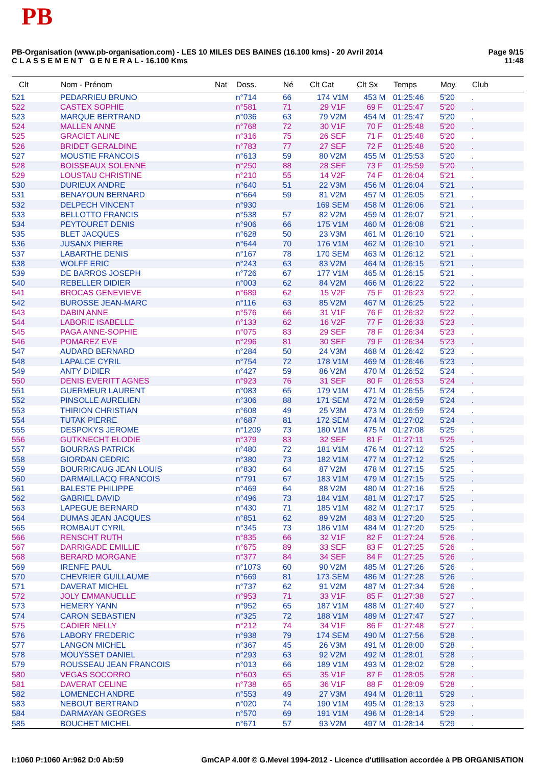PB
Page 9/15
11:48
PB-Organisation (www.pb-organisation.com) - LES 10 MILES DES BAINES (16.100 kms) - 20 Avril 2014
C L A S S E M E N T G E N E R A L - 16.100 Kms
| Clt | Nom - Prénom | Nat | Doss. | Né | Clt Cat | Clt Sx | Temps | Moy. | Club |
| --- | --- | --- | --- | --- | --- | --- | --- | --- | --- |
| 521 | PEDARRIEU BRUNO | | n°714 | 66 | 174 V1M | 453 M | 01:25:46 | 5'20 | . |
| 522 | CASTEX SOPHIE | | n°581 | 71 | 29 V1F | 69 F | 01:25:47 | 5'20 | . |
| 523 | MARQUE BERTRAND | | n°036 | 63 | 79 V2M | 454 M | 01:25:47 | 5'20 | . |
| 524 | MALLEN ANNE | | n°768 | 72 | 30 V1F | 70 F | 01:25:48 | 5'20 | . |
| 525 | GRACIET ALINE | | n°316 | 75 | 26 SEF | 71 F | 01:25:48 | 5'20 | . |
| 526 | BRIDET GERALDINE | | n°783 | 77 | 27 SEF | 72 F | 01:25:48 | 5'20 | . |
| 527 | MOUSTIE FRANCOIS | | n°613 | 59 | 80 V2M | 455 M | 01:25:53 | 5'20 | . |
| 528 | BOISSEAUX SOLENNE | | n°250 | 88 | 28 SEF | 73 F | 01:25:59 | 5'20 | . |
| 529 | LOUSTAU CHRISTINE | | n°210 | 55 | 14 V2F | 74 F | 01:26:04 | 5'21 | . |
| 530 | DURIEUX ANDRE | | n°640 | 51 | 22 V3M | 456 M | 01:26:04 | 5'21 | . |
| 531 | BENAYOUN BERNARD | | n°664 | 59 | 81 V2M | 457 M | 01:26:05 | 5'21 | . |
| 532 | DELPECH VINCENT | | n°930 | | 169 SEM | 458 M | 01:26:06 | 5'21 | . |
| 533 | BELLOTTO FRANCIS | | n°538 | 57 | 82 V2M | 459 M | 01:26:07 | 5'21 | . |
| 534 | PEYTOURET DENIS | | n°906 | 66 | 175 V1M | 460 M | 01:26:08 | 5'21 | . |
| 535 | BLET JACQUES | | n°628 | 50 | 23 V3M | 461 M | 01:26:10 | 5'21 | . |
| 536 | JUSANX PIERRE | | n°644 | 70 | 176 V1M | 462 M | 01:26:10 | 5'21 | . |
| 537 | LABARTHE DENIS | | n°167 | 78 | 170 SEM | 463 M | 01:26:12 | 5'21 | . |
| 538 | WOLFF ERIC | | n°243 | 63 | 83 V2M | 464 M | 01:26:15 | 5'21 | . |
| 539 | DE BARROS JOSEPH | | n°726 | 67 | 177 V1M | 465 M | 01:26:15 | 5'21 | . |
| 540 | REBELLER DIDIER | | n°003 | 62 | 84 V2M | 466 M | 01:26:22 | 5'22 | . |
| 541 | BROCAS GENEVIEVE | | n°689 | 62 | 15 V2F | 75 F | 01:26:23 | 5'22 | . |
| 542 | BUROSSE JEAN-MARC | | n°116 | 63 | 85 V2M | 467 M | 01:26:25 | 5'22 | . |
| 543 | DABIN ANNE | | n°576 | 66 | 31 V1F | 76 F | 01:26:32 | 5'22 | . |
| 544 | LABORIE ISABELLE | | n°133 | 62 | 16 V2F | 77 F | 01:26:33 | 5'23 | . |
| 545 | PAGA ANNE-SOPHIE | | n°075 | 83 | 29 SEF | 78 F | 01:26:34 | 5'23 | . |
| 546 | POMAREZ EVE | | n°296 | 81 | 30 SEF | 79 F | 01:26:34 | 5'23 | . |
| 547 | AUDARD BERNARD | | n°284 | 50 | 24 V3M | 468 M | 01:26:42 | 5'23 | . |
| 548 | LAPALCE CYRIL | | n°754 | 72 | 178 V1M | 469 M | 01:26:46 | 5'23 | . |
| 549 | ANTY DIDIER | | n°427 | 59 | 86 V2M | 470 M | 01:26:52 | 5'24 | . |
| 550 | DENIS EVERITT AGNES | | n°923 | 76 | 31 SEF | 80 F | 01:26:53 | 5'24 | . |
| 551 | GUERMEUR LAURENT | | n°083 | 65 | 179 V1M | 471 M | 01:26:55 | 5'24 | . |
| 552 | PINSOLLE AURELIEN | | n°306 | 88 | 171 SEM | 472 M | 01:26:59 | 5'24 | . |
| 553 | THIRION CHRISTIAN | | n°608 | 49 | 25 V3M | 473 M | 01:26:59 | 5'24 | . |
| 554 | TUTAK PIERRE | | n°687 | 81 | 172 SEM | 474 M | 01:27:02 | 5'24 | . |
| 555 | DESPOKYS JEROME | | n°1209 | 73 | 180 V1M | 475 M | 01:27:08 | 5'25 | . |
| 556 | GUTKNECHT ELODIE | | n°379 | 83 | 32 SEF | 81 F | 01:27:11 | 5'25 | . |
| 557 | BOURRAS PATRICK | | n°480 | 72 | 181 V1M | 476 M | 01:27:12 | 5'25 | . |
| 558 | GIORDAN CEDRIC | | n°380 | 73 | 182 V1M | 477 M | 01:27:12 | 5'25 | . |
| 559 | BOURRICAUG JEAN LOUIS | | n°830 | 64 | 87 V2M | 478 M | 01:27:15 | 5'25 | . |
| 560 | DARMAILLACQ FRANCOIS | | n°791 | 67 | 183 V1M | 479 M | 01:27:15 | 5'25 | . |
| 561 | BALESTE PHILIPPE | | n°469 | 64 | 88 V2M | 480 M | 01:27:16 | 5'25 | . |
| 562 | GABRIEL DAVID | | n°496 | 73 | 184 V1M | 481 M | 01:27:17 | 5'25 | . |
| 563 | LAPEGUE BERNARD | | n°430 | 71 | 185 V1M | 482 M | 01:27:17 | 5'25 | . |
| 564 | DUMAS JEAN JACQUES | | n°851 | 62 | 89 V2M | 483 M | 01:27:20 | 5'25 | . |
| 565 | ROMBAUT CYRIL | | n°345 | 73 | 186 V1M | 484 M | 01:27:20 | 5'25 | . |
| 566 | RENSCHT RUTH | | n°835 | 66 | 32 V1F | 82 F | 01:27:24 | 5'26 | . |
| 567 | DARRIGADE EMILLIE | | n°675 | 89 | 33 SEF | 83 F | 01:27:25 | 5'26 | . |
| 568 | BERARD MORGANE | | n°377 | 84 | 34 SEF | 84 F | 01:27:25 | 5'26 | . |
| 569 | IRENFE PAUL | | n°1073 | 60 | 90 V2M | 485 M | 01:27:26 | 5'26 | . |
| 570 | CHEVRIER GUILLAUME | | n°669 | 81 | 173 SEM | 486 M | 01:27:28 | 5'26 | . |
| 571 | DAVERAT MICHEL | | n°737 | 62 | 91 V2M | 487 M | 01:27:34 | 5'26 | . |
| 572 | JOLY EMMANUELLE | | n°953 | 71 | 33 V1F | 85 F | 01:27:38 | 5'27 | . |
| 573 | HEMERY YANN | | n°952 | 65 | 187 V1M | 488 M | 01:27:40 | 5'27 | . |
| 574 | CARON SEBASTIEN | | n°325 | 72 | 188 V1M | 489 M | 01:27:47 | 5'27 | . |
| 575 | CADIER NELLY | | n°212 | 74 | 34 V1F | 86 F | 01:27:48 | 5'27 | . |
| 576 | LABORY FREDERIC | | n°938 | 79 | 174 SEM | 490 M | 01:27:56 | 5'28 | . |
| 577 | LANGON MICHEL | | n°367 | 45 | 26 V3M | 491 M | 01:28:00 | 5'28 | . |
| 578 | MOUYSSET DANIEL | | n°293 | 63 | 92 V2M | 492 M | 01:28:01 | 5'28 | . |
| 579 | ROUSSEAU JEAN FRANCOIS | | n°013 | 66 | 189 V1M | 493 M | 01:28:02 | 5'28 | . |
| 580 | VEGAS SOCORRO | | n°603 | 65 | 35 V1F | 87 F | 01:28:05 | 5'28 | . |
| 581 | DAVERAT CELINE | | n°738 | 65 | 36 V1F | 88 F | 01:28:09 | 5'28 | . |
| 582 | LOMENECH ANDRE | | n°553 | 49 | 27 V3M | 494 M | 01:28:11 | 5'29 | . |
| 583 | NEBOUT BERTRAND | | n°020 | 74 | 190 V1M | 495 M | 01:28:13 | 5'29 | . |
| 584 | DARMAYAN GEORGES | | n°570 | 69 | 191 V1M | 496 M | 01:28:14 | 5'29 | . |
| 585 | BOUCHET MICHEL | | n°671 | 57 | 93 V2M | 497 M | 01:28:14 | 5'29 | . |
GmCAP 4.00f © G.Mevel 1994-2012 - Licence d'utilisation accordée à PB ORGANISATION I:1060 P:1060 Ar:962 D:0 Ab:59